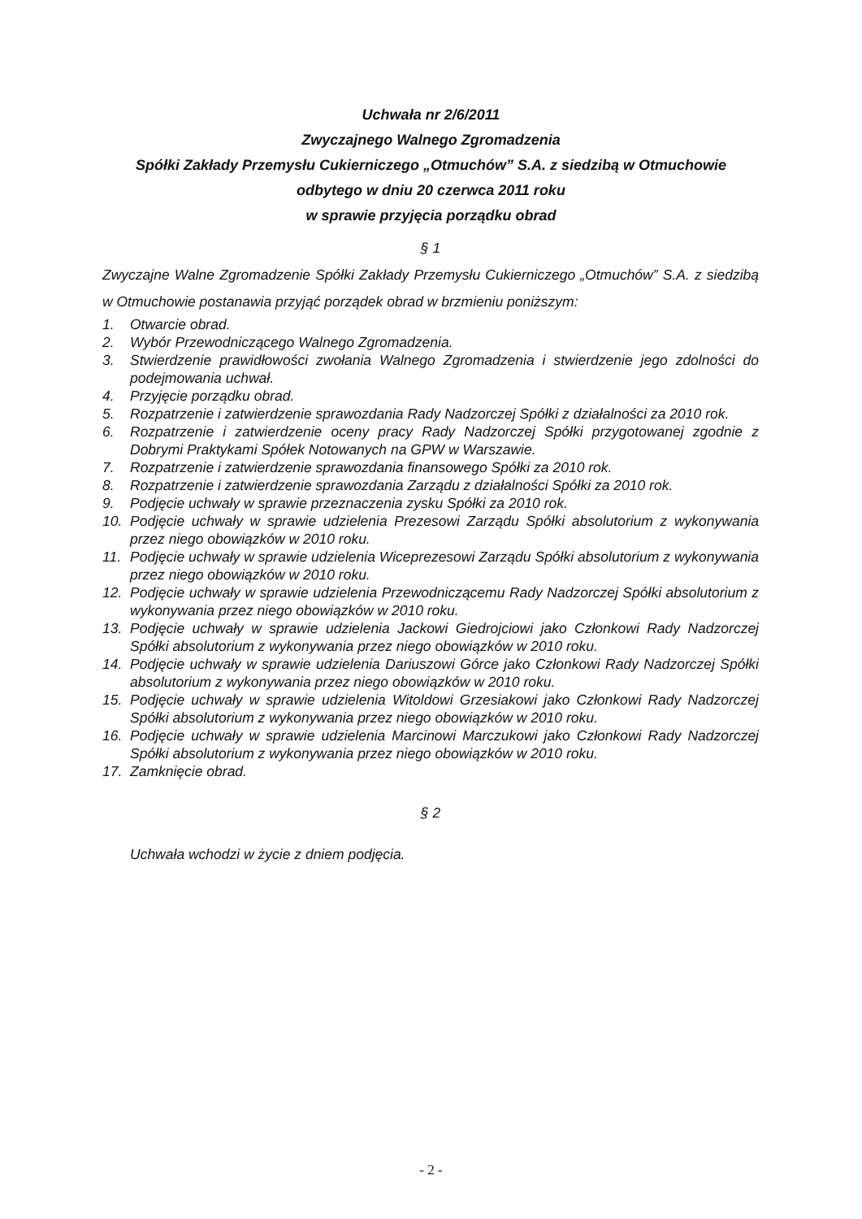Uchwała nr 2/6/2011
Zwyczajnego Walnego Zgromadzenia
Spółki Zakłady Przemysłu Cukierniczego „Otmuchów” S.A. z siedzibą w Otmuchowie
odbytego w dniu 20 czerwca 2011 roku
w sprawie przyjęcia porządku obrad
§ 1
Zwyczajne Walne Zgromadzenie Spółki Zakłady Przemysłu Cukierniczego „Otmuchów” S.A. z siedzibą w Otmuchowie postanawia przyjąć porządek obrad w brzmieniu poniższym:
1. Otwarcie obrad.
2. Wybór Przewodniczącego Walnego Zgromadzenia.
3. Stwierdzenie prawidłowości zwołania Walnego Zgromadzenia i stwierdzenie jego zdolności do podejmowania uchwał.
4. Przyjęcie porządku obrad.
5. Rozpatrzenie i zatwierdzenie sprawozdania Rady Nadzorczej Spółki z działalności za 2010 rok.
6. Rozpatrzenie i zatwierdzenie oceny pracy Rady Nadzorczej Spółki przygotowanej zgodnie z Dobrymi Praktykami Spółek Notowanych na GPW w Warszawie.
7. Rozpatrzenie i zatwierdzenie sprawozdania finansowego Spółki za 2010 rok.
8. Rozpatrzenie i zatwierdzenie sprawozdania Zarządu z działalności Spółki za 2010 rok.
9. Podjęcie uchwały w sprawie przeznaczenia zysku Spółki za 2010 rok.
10. Podjęcie uchwały w sprawie udzielenia Prezesowi Zarządu Spółki absolutorium z wykonywania przez niego obowiązków w 2010 roku.
11. Podjęcie uchwały w sprawie udzielenia Wiceprezesowi Zarządu Spółki absolutorium z wykonywania przez niego obowiązków w 2010 roku.
12. Podjęcie uchwały w sprawie udzielenia Przewodniczącemu Rady Nadzorczej Spółki absolutorium z wykonywania przez niego obowiązków w 2010 roku.
13. Podjęcie uchwały w sprawie udzielenia Jackowi Giedrojciowi jako Członkowi Rady Nadzorczej Spółki absolutorium z wykonywania przez niego obowiązków w 2010 roku.
14. Podjęcie uchwały w sprawie udzielenia Dariuszowi Górce jako Członkowi Rady Nadzorczej Spółki absolutorium z wykonywania przez niego obowiązków w 2010 roku.
15. Podjęcie uchwały w sprawie udzielenia Witoldowi Grzesiakowi jako Członkowi Rady Nadzorczej Spółki absolutorium z wykonywania przez niego obowiązków w 2010 roku.
16. Podjęcie uchwały w sprawie udzielenia Marcinowi Marczukowi jako Członkowi Rady Nadzorczej Spółki absolutorium z wykonywania przez niego obowiązków w 2010 roku.
17. Zamknięcie obrad.
§ 2
Uchwała wchodzi w życie z dniem podjęcia.
- 2 -